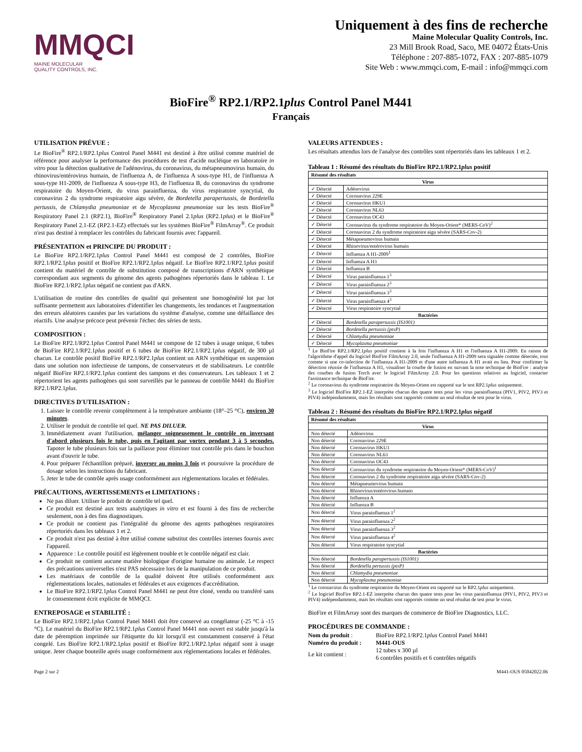MMQCI
MAINE MOLECULAR
QUALITY CONTROLS, INC.
Uniquement à des fins de recherche
Maine Molecular Quality Controls, Inc.
23 Mill Brook Road, Saco, ME 04072 États-Unis
Téléphone : 207-885-1072, FAX : 207-885-1079
Site Web : www.mmqci.com, E-mail : info@mmqci.com
BioFire<sup>®</sup> RP2.1/RP2.1plus Control Panel M441
Français
UTILISATION PRÉVUE :
Le BioFire<sup>®</sup> RP2.1/RP2.1plus Control Panel M441 est destiné à être utilisé comme matériel de référence pour analyser la performance des procédures de test d'acide nucléique en laboratoire in vitro pour la détection qualitative de l'adénovirus, du coronavirus, du métapneumovirus humain, du rhinovirus/entérovirus humain, de l'influenza A, de l'influenza A sous-type H1, de l'influenza A sous-type H1-2009, de l'influenza A sous-type H3, de l'influenza B, du coronavirus du syndrome respiratoire du Moyen-Orient, du virus parainfluenza, du virus respiratoire syncytial, du coronavirus 2 du syndrome respiratoire aigu sévère, de Bordetella parapertussis, de Bordetella pertussis, de Chlamydia pneumoniae et de Mycoplasma pneumoniae sur les tests BioFire<sup>®</sup> Respiratory Panel 2.1 (RP2.1), BioFire<sup>®</sup> Respiratory Panel 2.1plus (RP2.1plus) et le BioFire<sup>®</sup> Respiratory Panel 2.1-EZ (RP2.1-EZ) effectués sur les systèmes BioFire<sup>®</sup> FilmArray<sup>®</sup>. Ce produit n'est pas destiné à remplacer les contrôles du fabricant fournis avec l'appareil.
PRÉSENTATION et PRINCIPE DU PRODUIT :
Le BioFire RP2.1/RP2.1plus Control Panel M441 est composé de 2 contrôles, BioFire RP2.1/RP2.1plus positif et BioFire RP2.1/RP2.1plus négatif. Le BioFire RP2.1/RP2.1plus positif contient du matériel de contrôle de substitution composé de transcriptions d'ARN synthétique correspondant aux segments du génome des agents pathogènes répertoriés dans le tableau 1. Le BioFire RP2.1/RP2.1plus négatif ne contient pas d'ARN.
L'utilisation de routine des contrôles de qualité qui présentent une homogénéité lot par lot suffisante permettent aux laboratoires d'identifier les changements, les tendances et l'augmentation des erreurs aléatoires causées par les variations du système d'analyse, comme une défaillance des réactifs. Une analyse précoce peut prévenir l'échec des séries de tests.
COMPOSITION :
Le BioFire RP2.1/RP2.1plus Control Panel M441 se compose de 12 tubes à usage unique, 6 tubes de BioFire RP2.1/RP2.1plus positif et 6 tubes de BioFire RP2.1/RP2.1plus négatif, de 300 µl chacun. Le contrôle positif BioFire RP2.1/RP2.1plus contient un ARN synthétique en suspension dans une solution non infectieuse de tampons, de conservateurs et de stabilisateurs. Le contrôle négatif BioFire RP2.1/RP2.1plus contient des tampons et des conservateurs. Les tableaux 1 et 2 répertorient les agents pathogènes qui sont surveillés par le panneau de contrôle M441 du BioFire RP2.1/RP2.1plus.
DIRECTIVES D'UTILISATION :
1. Laisser le contrôle revenir complètement à la température ambiante (18°–25 °C), environ 30 minutes.
2. Utiliser le produit de contrôle tel quel. NE PAS DILUER.
3. Immédiatement avant l'utilisation, mélanger soigneusement le contrôle en inversant d'abord plusieurs fois le tube, puis en l'agitant par vortex pendant 3 à 5 secondes. Tapoter le tube plusieurs fois sur la paillasse pour éliminer tout contrôle pris dans le bouchon avant d'ouvrir le tube.
4. Pour préparer l'échantillon préparé, inverser au moins 3 fois et poursuivre la procédure de dosage selon les instructions du fabricant.
5. Jeter le tube de contrôle après usage conformément aux réglementations locales et fédérales.
PRÉCAUTIONS, AVERTISSEMENTS et LIMITATIONS :
Ne pas diluer. Utiliser le produit de contrôle tel quel.
Ce produit est destiné aux tests analytiques in vitro et est fourni à des fins de recherche seulement, non à des fins diagnostiques.
Ce produit ne contient pas l'intégralité du génome des agents pathogènes respiratoires répertoriés dans les tableaux 1 et 2.
Ce produit n'est pas destiné à être utilisé comme substitut des contrôles internes fournis avec l'appareil.
Apparence : Le contrôle positif est légèrement trouble et le contrôle négatif est clair.
Ce produit ne contient aucune matière biologique d'origine humaine ou animale. Le respect des précautions universelles n'est PAS nécessaire lors de la manipulation de ce produit.
Les matériaux de contrôle de la qualité doivent être utilisés conformément aux réglementations locales, nationales et fédérales et aux exigences d'accréditation.
Le BioFire RP2.1/RP2.1plus Control Panel M441 ne peut être cloné, vendu ou transféré sans le consentement écrit explicite de MMQCI.
ENTREPOSAGE et STABILITÉ :
Le BioFire RP2.1/RP2.1plus Control Panel M441 doit être conservé au congélateur (-25 °C à -15 °C). Le matériel du BioFire RP2.1/RP2.1plus Control Panel M441 non ouvert est stable jusqu'à la date de péremption imprimée sur l'étiquette du kit lorsqu'il est constamment conservé à l'état congelé. Les BioFire RP2.1/RP2.1plus positif et BioFire RP2.1/RP2.1plus négatif sont à usage unique. Jeter chaque bouteille après usage conformément aux réglementations locales et fédérales.
VALEURS ATTENDUES :
Les résultats attendus lors de l'analyse des contrôles sont répertoriés dans les tableaux 1 et 2.
Tableau 1 : Résumé des résultats du BioFire RP2.1/RP2.1plus positif
| Résumé des résultats | |
| --- | --- |
| Virus | |
| ✓ Détecté | Adénovirus |
| ✓ Détecté | Coronavirus 229E |
| ✓ Détecté | Coronavirus HKU1 |
| ✓ Détecté | Coronavirus NL63 |
| ✓ Détecté | Coronavirus OC43 |
| ✓ Détecté | Coronavirus du syndrome respiratoire du Moyen-Orient* (MERS-CoV)<sup>2</sup> |
| ✓ Détecté | Coronavirus 2 du syndrome respiratoire aigu sévère (SARS-Cov-2) |
| ✓ Détecté | Métapneumovirus humain |
| ✓ Détecté | Rhinovirus/entérovirus humain |
| ✓ Détecté | Influenza A H1-2009<sup>1</sup> |
| ✓ Détecté | Influenza A H3 |
| ✓ Détecté | Influenza B |
| ✓ Détecté | Virus parainfluenza 1<sup>3</sup> |
| ✓ Détecté | Virus parainfluenza 2<sup>3</sup> |
| ✓ Détecté | Virus parainfluenza 3<sup>3</sup> |
| ✓ Détecté | Virus parainfluenza 4<sup>3</sup> |
| ✓ Détecté | Virus respiratoire syncytial |
| Bactéries | |
| ✓ Détecté | Bordetella parapertussis (IS1001) |
| ✓ Détecté | Bordetella pertussis (ptxP) |
| ✓ Détecté | Chlamydia pneumoniae |
| ✓ Détecté | Mycoplasma pneumoniae |
<sup>1</sup> Le BioFire RP2.1/RP2.1plus positif contient à la fois l'influenza A H1 et l'influenza A H1-2009. En raison de l'algorithme d'appel du logiciel BioFire FilmArray 2.0, seule l'influenza A H1-2009 sera signalée comme détectée, tout comme si une co-infection de l'influenza A H1-2009 et d'une autre influenza A H1 avait eu lieu. Pour confirmer la détection réussie de l'influenza A H1, visualiser la courbe de fusion en suivant la note technique de BioFire : analyse des courbes de fusion Torch avec le logiciel FilmArray 2.0. Pour les questions relatives au logiciel, contacter l'assistance technique de BioFire.
<sup>2</sup> Le coronavirus du syndrome respiratoire du Moyen-Orient est rapporté sur le test RP2.1plus uniquement.
<sup>3</sup> Le logiciel BioFire RP2.1-EZ interprète chacun des quatre tests pour les virus parainfluenza (PIV1, PIV2, PIV3 et PIV4) indépendamment, mais les résultats sont rapportés comme un seul résultat de test pour le virus.
Tableau 2 : Résumé des résultats du BioFire RP2.1/RP2.1plus négatif
| Résumé des résultats | |
| --- | --- |
| Virus | |
| Non détecté | Adénovirus |
| Non détecté | Coronavirus 229E |
| Non détecté | Coronavirus HKU1 |
| Non détecté | Coronavirus NL63 |
| Non détecté | Coronavirus OC43 |
| Non détecté | Coronavirus du syndrome respiratoire du Moyen-Orient* (MERS-CoV)<sup>1</sup> |
| Non détecté | Coronavirus 2 du syndrome respiratoire aigu sévère (SARS-Cov-2) |
| Non détecté | Métapneumovirus humain |
| Non détecté | Rhinovirus/entérovirus humain |
| Non détecté | Influenza A |
| Non détecté | Influenza B |
| Non détecté | Virus parainfluenza 1<sup>2</sup> |
| Non détecté | Virus parainfluenza 2<sup>2</sup> |
| Non détecté | Virus parainfluenza 3<sup>2</sup> |
| Non détecté | Virus parainfluenza 4<sup>2</sup> |
| Non détecté | Virus respiratoire syncytial |
| Bactéries | |
| Non détecté | Bordetella parapertussis (IS1001) |
| Non détecté | Bordetella pertussis (ptxP) |
| Non détecté | Chlamydia pneumoniae |
| Non détecté | Mycoplasma pneumoniae |
<sup>1</sup> Le coronavirus du syndrome respiratoire du Moyen-Orient est rapporté sur le RP2.1plus uniquement.
<sup>2</sup> Le logiciel BioFire RP2.1-EZ interprète chacun des quatre tests pour les virus parainfluenza (PIV1, PIV2, PIV3 et PIV4) indépendamment, mais les résultats sont rapportés comme un seul résultat de test pour le virus.
BioFire et FilmArray sont des marques de commerce de BioFire Diagnostics, LLC.
PROCÉDURES DE COMMANDE :
| Nom du produit : | BioFire RP2.1/RP2.1 plus Control Panel M441 |
| Numéro du produit : | M441-OUS |
| Le kit contient : | 12 tubes x 300 µl 6 contrôles positifs et 6 contrôles négatifs |
Page 2 sur 2 M441-OUS 05042022.06